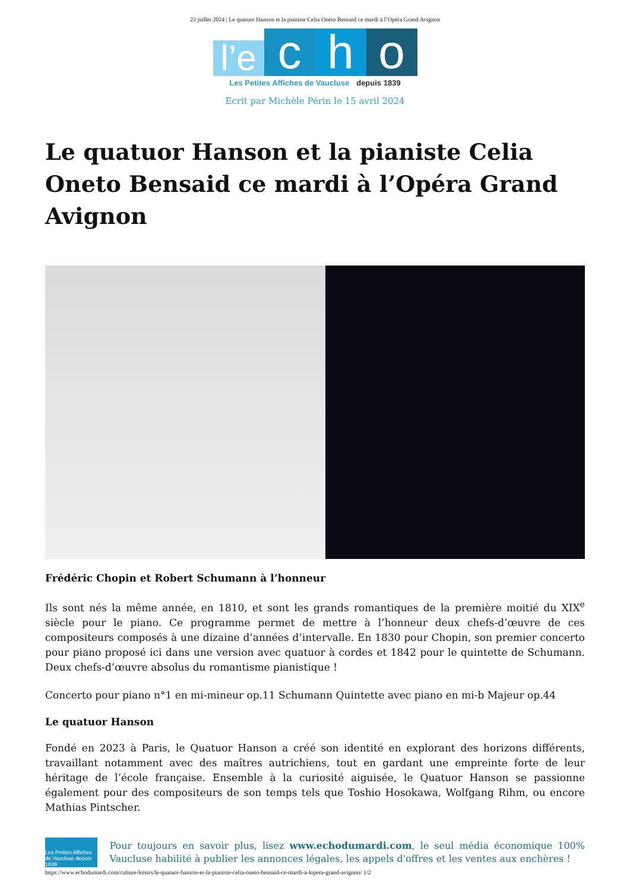23 juillet 2024 | Le quatuor Hanson et la pianiste Celia Oneto Bensaid ce mardi à l’Opéra Grand Avignon
l’e
c
h
o
Les Petites Affiches de Vaucluse depuis 1839
Ecrit par Michèle Périn le 15 avril 2024
Le quatuor Hanson et la pianiste Celia Oneto Bensaid ce mardi à l’Opéra Grand Avignon
Frédéric Chopin et Robert Schumann à l’honneur
Ils sont nés la même année, en 1810, et sont les grands romantiques de la première moitié du XIX<sup>e</sup> siècle pour le piano. Ce programme permet de mettre à l’honneur deux chefs-d’œuvre de ces compositeurs composés à une dizaine d’années d’intervalle. En 1830 pour Chopin, son premier concerto pour piano proposé ici dans une version avec quatuor à cordes et 1842 pour le quintette de Schumann. Deux chefs-d’œuvre absolus du romantisme pianistique !
Concerto pour piano n°1 en mi-mineur op.11 Schumann Quintette avec piano en mi-b Majeur op.44
Le quatuor Hanson
Fondé en 2023 à Paris, le Quatuor Hanson a créé son identité en explorant des horizons différents, travaillant notamment avec des maîtres autrichiens, tout en gardant une empreinte forte de leur héritage de l’école française. Ensemble à la curiosité aiguisée, le Quatuor Hanson se passionne également pour des compositeurs de son temps tels que Toshio Hosokawa, Wolfgang Rihm, ou encore Mathias Pintscher.
Les Petites Affiches de Vaucluse depuis 1839
Pour toujours en savoir plus, lisez www.echodumardi.com, le seul média économique 100% Vaucluse habilité à publier les annonces légales, les appels d'offres et les ventes aux enchères !
https://www.echodumardi.com/culture-loisirs/le-quatuor-hanson-et-la-pianiste-celia-oneto-bensaid-ce-mardi-a-lopera-grand-avignon/ 1/2